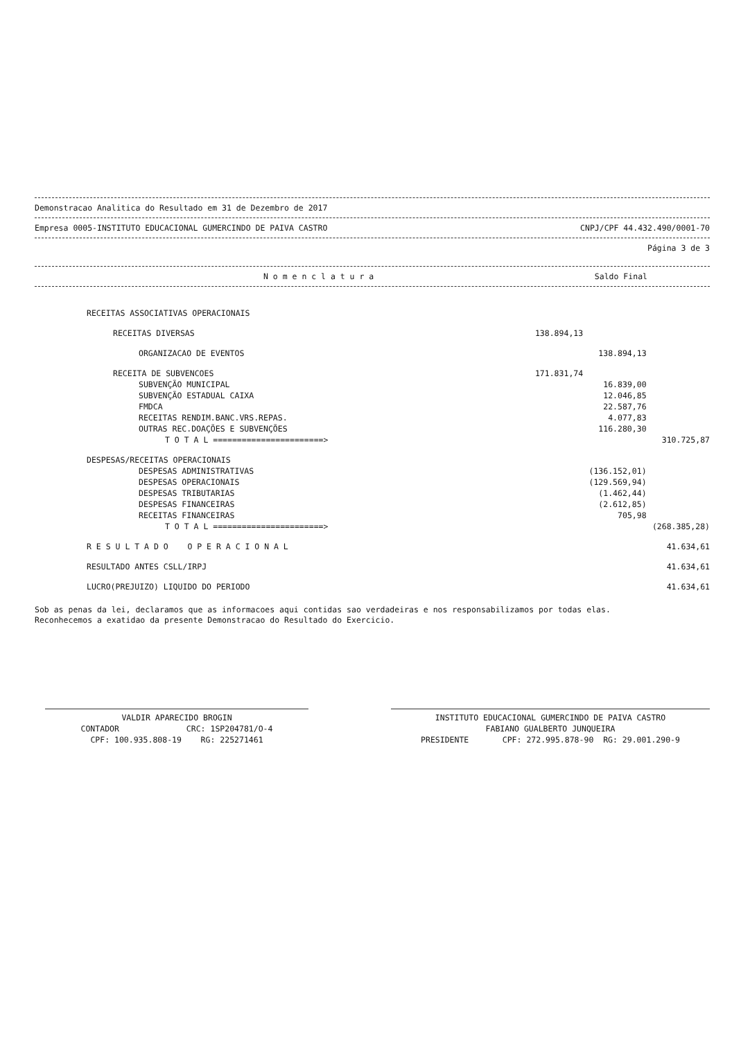Demonstracao Analitica do Resultado em 31 de Dezembro de 2017
Empresa 0005-INSTITUTO EDUCACIONAL GUMERCINDO DE PAIVA CASTRO CNPJ/CPF 44.432.490/0001-70
Página 3 de 3
N o m e n c l a t u r a Saldo Final
| RECEITAS ASSOCIATIVAS OPERACIONAIS | | | |
| RECEITAS DIVERSAS | 138.894,13 | | |
| ORGANIZACAO DE EVENTOS | | 138.894,13 | |
| RECEITA DE SUBVENCOES | 171.831,74 | | |
| SUBVENÇÃO MUNICIPAL | | 16.839,00 | |
| SUBVENÇÃO ESTADUAL CAIXA | | 12.046,85 | |
| FMDCA | | 22.587,76 | |
| RECEITAS RENDIM.BANC.VRS.REPAS. | | 4.077,83 | |
| OUTRAS REC.DOAÇÕES E SUBVENÇÕES | | 116.280,30 | |
| T O T A L =======================> | | | 310.725,87 |
| DESPESAS/RECEITAS OPERACIONAIS | | | |
| DESPESAS ADMINISTRATIVAS | | (136.152,01) | |
| DESPESAS OPERACIONAIS | | (129.569,94) | |
| DESPESAS TRIBUTARIAS | | (1.462,44) | |
| DESPESAS FINANCEIRAS | | (2.612,85) | |
| RECEITAS FINANCEIRAS | | 705,98 | |
| T O T A L =======================> | | | (268.385,28) |
| R E S U L T A D O O P E R A C I O N A L | | | 41.634,61 |
| RESULTADO ANTES CSLL/IRPJ | | | 41.634,61 |
| LUCRO(PREJUIZO) LIQUIDO DO PERIODO | | | 41.634,61 |
Sob as penas da lei, declaramos que as informacoes aqui contidas sao verdadeiras e nos responsabilizamos por todas elas.
Reconhecemos a exatidao da presente Demonstracao do Resultado do Exercicio.
VALDIR APARECIDO BROGIN
CONTADOR CRC: 1SP204781/O-4
CPF: 100.935.808-19 RG: 225271461
INSTITUTO EDUCACIONAL GUMERCINDO DE PAIVA CASTRO
FABIANO GUALBERTO JUNQUEIRA
PRESIDENTE CPF: 272.995.878-90 RG: 29.001.290-9